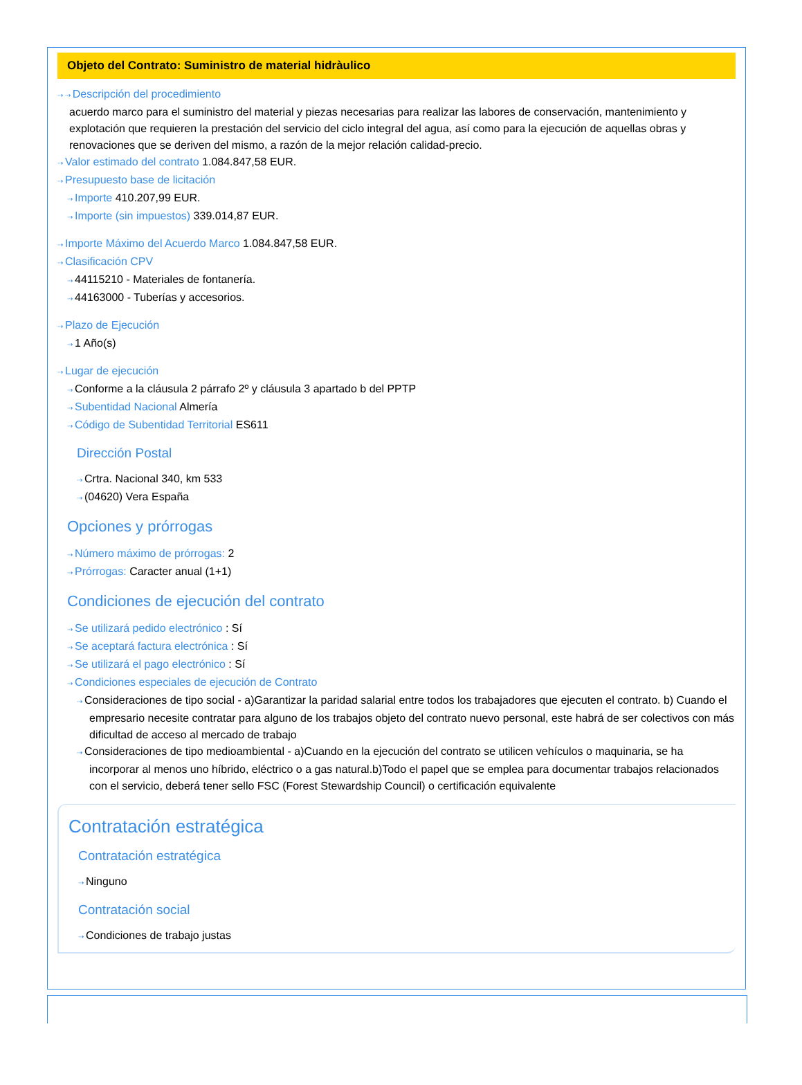Objeto del Contrato: Suministro de material hidràulico
⇢ ⇢ Descripción del procedimiento
acuerdo marco para el suministro del material y piezas necesarias para realizar las labores de conservación, mantenimiento y explotación que requieren la prestación del servicio del ciclo integral del agua, así como para la ejecución de aquellas obras y renovaciones que se deriven del mismo, a razón de la mejor relación calidad-precio.
⇢ Valor estimado del contrato 1.084.847,58 EUR.
⇢ Presupuesto base de licitación
⇢ Importe 410.207,99 EUR.
⇢ Importe (sin impuestos) 339.014,87 EUR.
⇢ Importe Máximo del Acuerdo Marco 1.084.847,58 EUR.
⇢ Clasificación CPV
⇢ 44115210 - Materiales de fontanería.
⇢ 44163000 - Tuberías y accesorios.
⇢ Plazo de Ejecución
⇢ 1 Año(s)
⇢ Lugar de ejecución
⇢ Conforme a la cláusula 2 párrafo 2º y cláusula 3 apartado b del PPTP
⇢ Subentidad Nacional Almería
⇢ Código de Subentidad Territorial ES611
Dirección Postal
⇢ Crtra. Nacional 340, km 533
⇢ (04620) Vera España
Opciones y prórrogas
⇢ Número máximo de prórrogas: 2
⇢ Prórrogas: Caracter anual (1+1)
Condiciones de ejecución del contrato
⇢ Se utilizará pedido electrónico : Sí
⇢ Se aceptará factura electrónica : Sí
⇢ Se utilizará el pago electrónico : Sí
⇢ Condiciones especiales de ejecución de Contrato
⇢ Consideraciones de tipo social - a)Garantizar la paridad salarial entre todos los trabajadores que ejecuten el contrato. b) Cuando el empresario necesite contratar para alguno de los trabajos objeto del contrato nuevo personal, este habrá de ser colectivos con más dificultad de acceso al mercado de trabajo
⇢ Consideraciones de tipo medioambiental - a)Cuando en la ejecución del contrato se utilicen vehículos o maquinaria, se ha incorporar al menos uno híbrido, eléctrico o a gas natural.b)Todo el papel que se emplea para documentar trabajos relacionados con el servicio, deberá tener sello FSC (Forest Stewardship Council) o certificación equivalente
Contratación estratégica
Contratación estratégica
⇢ Ninguno
Contratación social
⇢ Condiciones de trabajo justas